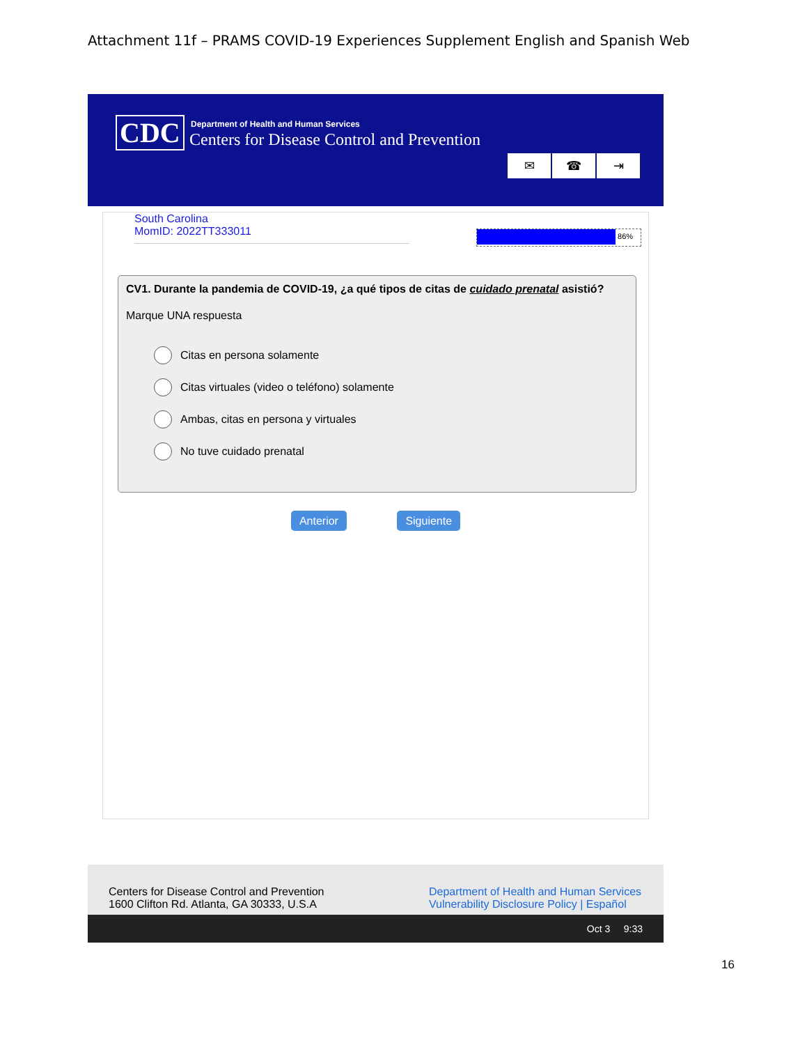Attachment 11f – PRAMS COVID-19 Experiences Supplement English and Spanish Web
CDC
Department of Health and Human Services
Centers for Disease Control and Prevention
✉ ☎ ⇥
South Carolina
MomID: 2022TT333011
86%
CV1. Durante la pandemia de COVID-19, ¿a qué tipos de citas de cuidado prenatal asistió?
Marque UNA respuesta
Citas en persona solamente
Citas virtuales (video o teléfono) solamente
Ambas, citas en persona y virtuales
No tuve cuidado prenatal
Anterior Siguiente
Centers for Disease Control and Prevention
1600 Clifton Rd. Atlanta, GA 30333, U.S.A
Department of Health and Human Services
Vulnerability Disclosure Policy | Español
Oct 3 9:33
16